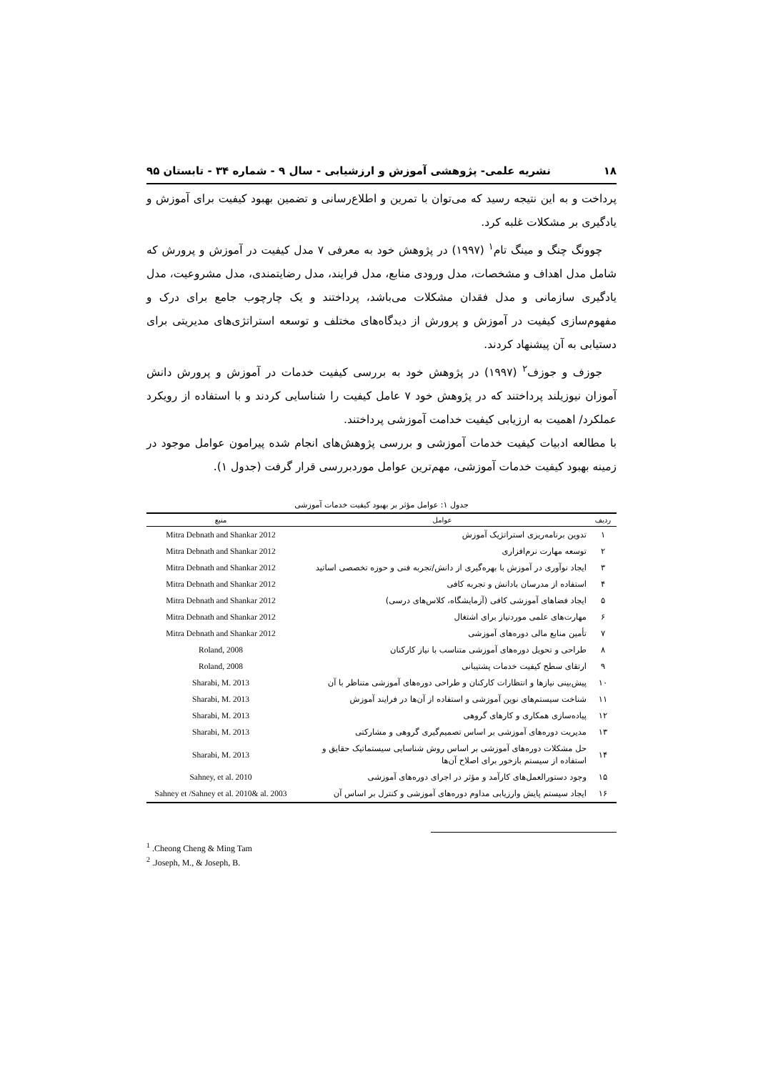۱۸ نشریه علمی- پژوهشی آموزش و ارزشیابی - سال ۹ - شماره ۳۴ - تابستان ۹۵
پرداخت و به این نتیجه رسید که می‌توان با تمرین و اطلاع‌رسانی و تضمین بهبود کیفیت برای آموزش و یادگیری بر مشکلات غلبه کرد.
چوونگ چنگ و مینگ تام<sup>۱</sup> (۱۹۹۷) در پژوهش خود به معرفی ۷ مدل کیفیت در آموزش و پرورش که شامل مدل اهداف و مشخصات، مدل ورودی منابع، مدل فرایند، مدل رضایتمندی، مدل مشروعیت، مدل یادگیری سازمانی و مدل فقدان مشکلات می‌باشد، پرداختند و یک چارچوب جامع برای درک و مفهوم‌سازی کیفیت در آموزش و پرورش از دیدگاه‌های مختلف و توسعه استراتژی‌های مدیریتی برای دستیابی به آن پیشنهاد کردند.
جوزف و جوزف<sup>۲</sup> (۱۹۹۷) در پژوهش خود به بررسی کیفیت خدمات در آموزش و پرورش دانش آموزان نیوزیلند پرداختند که در پژوهش خود ۷ عامل کیفیت را شناسایی کردند و با استفاده از رویکرد عملکرد/ اهمیت به ارزیابی کیفیت خدامت آموزشی پرداختند.
با مطالعه ادبیات کیفیت خدمات آموزشی و بررسی پژوهش‌های انجام شده پیرامون عوامل موجود در زمینه بهبود کیفیت خدمات آموزشی، مهم‌ترین عوامل موردبررسی قرار گرفت (جدول ۱).
جدول ۱: عوامل مؤثر بر بهبود کیفیت خدمات آموزشی
| ردیف | عوامل | منبع |
| --- | --- | --- |
| ۱ | تدوین برنامه‌ریزی استراتژیک آموزش | Mitra Debnath and Shankar 2012 |
| ۲ | توسعه مهارت نرم‌افزاری | Mitra Debnath and Shankar 2012 |
| ۳ | ایجاد نوآوری در آموزش با بهره‌گیری از دانش/تجربه فنی و حوزه تخصصی اساتید | Mitra Debnath and Shankar 2012 |
| ۴ | استفاده از مدرسان بادانش و تجربه کافی | Mitra Debnath and Shankar 2012 |
| ۵ | ایجاد فضاهای آموزشی کافی (آزمایشگاه، کلاس‌های درسی) | Mitra Debnath and Shankar 2012 |
| ۶ | مهارت‌های علمی موردنیاز برای اشتغال | Mitra Debnath and Shankar 2012 |
| ۷ | تأمین منابع مالی دوره‌های آموزشی | Mitra Debnath and Shankar 2012 |
| ۸ | طراحی و تحویل دوره‌های آموزشی متناسب با نیاز کارکنان | Roland, 2008 |
| ۹ | ارتقای سطح کیفیت خدمات پشتیبانی | Roland, 2008 |
| ۱۰ | پیش‌بینی نیازها و انتظارات کارکنان و طراحی دوره‌های آموزشی متناظر با آن | Sharabi, M. 2013 |
| ۱۱ | شناخت سیستم‌های نوین آموزشی و استفاده از آن‌ها در فرایند آموزش | Sharabi, M. 2013 |
| ۱۲ | پیاده‌سازی همکاری و کارهای گروهی | Sharabi, M. 2013 |
| ۱۳ | مدیریت دوره‌های آموزشی بر اساس تصمیم‌گیری گروهی و مشارکتی | Sharabi, M. 2013 |
| ۱۴ | حل مشکلات دوره‌های آموزشی بر اساس روش شناسایی سیستماتیک حقایق و استفاده از سیستم بازخور برای اصلاح آن‌ها | Sharabi, M. 2013 |
| ۱۵ | وجود دستورالعمل‌های کارآمد و مؤثر در اجرای دوره‌های آموزشی | Sahney, et al. 2010 |
| ۱۶ | ایجاد سیستم پایش وارزیابی مداوم دوره‌های آموزشی و کنترل بر اساس آن | Sahney et /Sahney et al. 2010& al. 2003 |
<sup>1</sup> .Cheong Cheng & Ming Tam
<sup>2</sup> .Joseph, M., & Joseph, B.